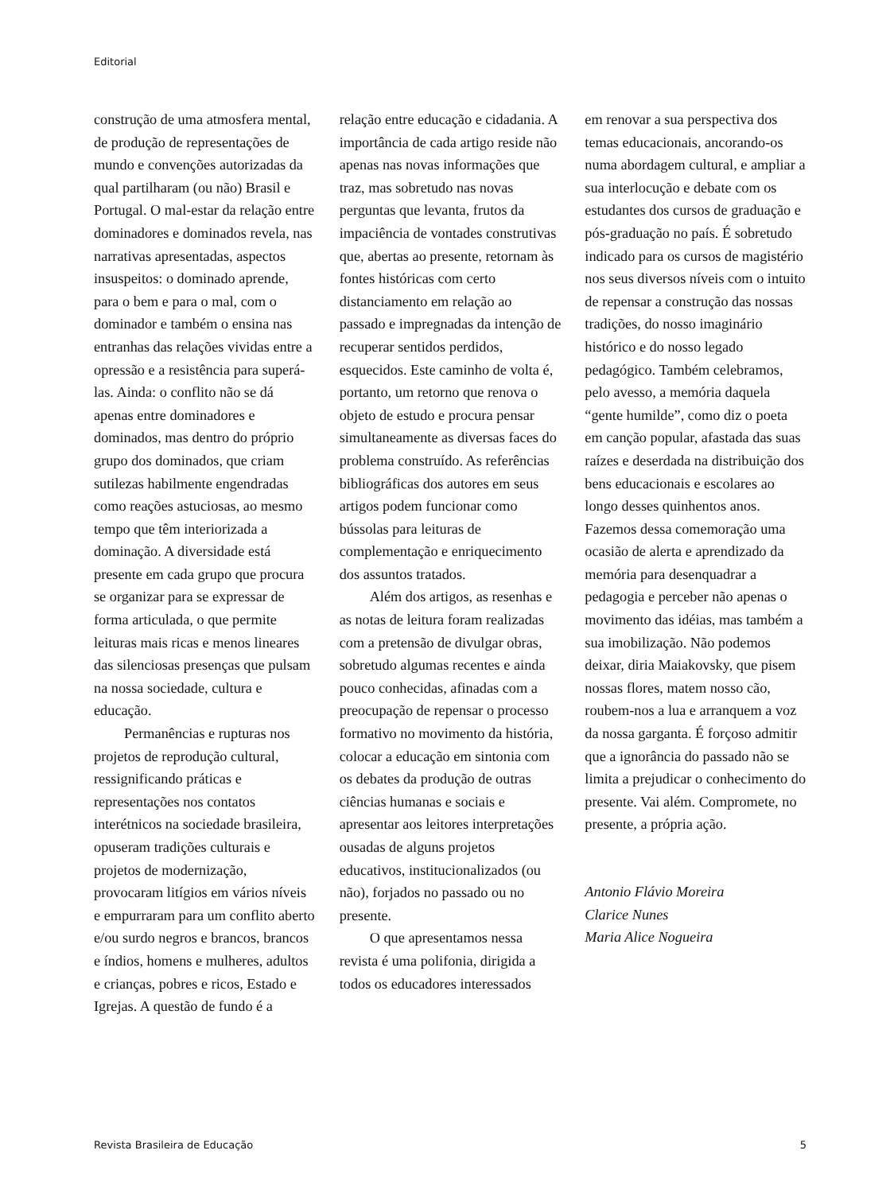Editorial
construção de uma atmosfera mental, de produção de representações de mundo e convenções autorizadas da qual partilharam (ou não) Brasil e Portugal. O mal-estar da relação entre dominadores e dominados revela, nas narrativas apresentadas, aspectos insuspeitos: o dominado aprende, para o bem e para o mal, com o dominador e também o ensina nas entranhas das relações vividas entre a opressão e a resistência para superá-las. Ainda: o conflito não se dá apenas entre dominadores e dominados, mas dentro do próprio grupo dos dominados, que criam sutilezas habilmente engendradas como reações astuciosas, ao mesmo tempo que têm interiorizada a dominação. A diversidade está presente em cada grupo que procura se organizar para se expressar de forma articulada, o que permite leituras mais ricas e menos lineares das silenciosas presenças que pulsam na nossa sociedade, cultura e educação.
Permanências e rupturas nos projetos de reprodução cultural, ressignificando práticas e representações nos contatos interétnicos na sociedade brasileira, opuseram tradições culturais e projetos de modernização, provocaram litígios em vários níveis e empurraram para um conflito aberto e/ou surdo negros e brancos, brancos e índios, homens e mulheres, adultos e crianças, pobres e ricos, Estado e Igrejas. A questão de fundo é a
relação entre educação e cidadania. A importância de cada artigo reside não apenas nas novas informações que traz, mas sobretudo nas novas perguntas que levanta, frutos da impaciência de vontades construtivas que, abertas ao presente, retornam às fontes históricas com certo distanciamento em relação ao passado e impregnadas da intenção de recuperar sentidos perdidos, esquecidos. Este caminho de volta é, portanto, um retorno que renova o objeto de estudo e procura pensar simultaneamente as diversas faces do problema construído. As referências bibliográficas dos autores em seus artigos podem funcionar como bússolas para leituras de complementação e enriquecimento dos assuntos tratados.
Além dos artigos, as resenhas e as notas de leitura foram realizadas com a pretensão de divulgar obras, sobretudo algumas recentes e ainda pouco conhecidas, afinadas com a preocupação de repensar o processo formativo no movimento da história, colocar a educação em sintonia com os debates da produção de outras ciências humanas e sociais e apresentar aos leitores interpretações ousadas de alguns projetos educativos, institucionalizados (ou não), forjados no passado ou no presente.
O que apresentamos nessa revista é uma polifonia, dirigida a todos os educadores interessados
em renovar a sua perspectiva dos temas educacionais, ancorando-os numa abordagem cultural, e ampliar a sua interlocução e debate com os estudantes dos cursos de graduação e pós-graduação no país. É sobretudo indicado para os cursos de magistério nos seus diversos níveis com o intuito de repensar a construção das nossas tradições, do nosso imaginário histórico e do nosso legado pedagógico. Também celebramos, pelo avesso, a memória daquela “gente humilde”, como diz o poeta em canção popular, afastada das suas raízes e deserdada na distribuição dos bens educacionais e escolares ao longo desses quinhentos anos. Fazemos dessa comemoração uma ocasião de alerta e aprendizado da memória para desenquadrar a pedagogia e perceber não apenas o movimento das idéias, mas também a sua imobilização. Não podemos deixar, diria Maiakovsky, que pisem nossas flores, matem nosso cão, roubem-nos a lua e arranquem a voz da nossa garganta. É forçoso admitir que a ignorância do passado não se limita a prejudicar o conhecimento do presente. Vai além. Compromete, no presente, a própria ação.
Antonio Flávio Moreira
Clarice Nunes
Maria Alice Nogueira
Revista Brasileira de Educação 5